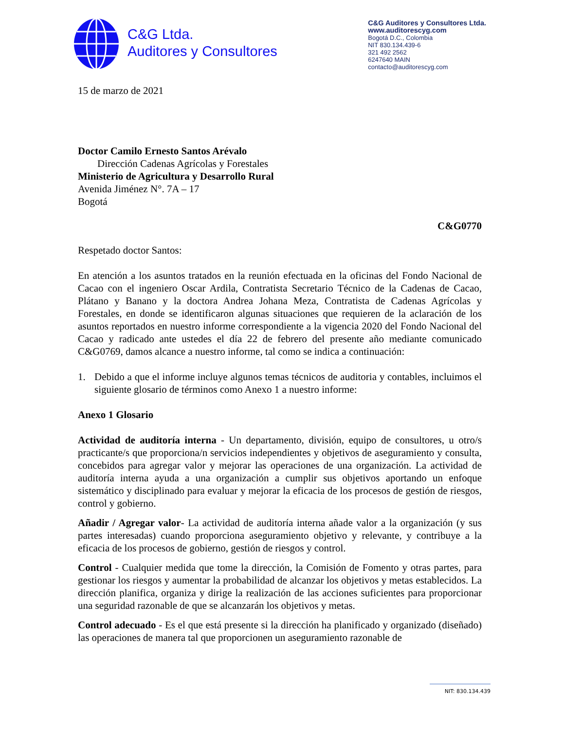C&G Ltda.
Auditores y Consultores
C&G Auditores y Consultores Ltda.
www.auditorescyg.com
Bogotá D.C., Colombia
NIT 830.134.439-6
321 492 2562
6247640 MAIN
contacto@auditorescyg.com
15 de marzo de 2021
Doctor Camilo Ernesto Santos Arévalo
Dirección Cadenas Agrícolas y Forestales
Ministerio de Agricultura y Desarrollo Rural
Avenida Jiménez N°. 7A – 17
Bogotá
C&G0770
Respetado doctor Santos:
En atención a los asuntos tratados en la reunión efectuada en la oficinas del Fondo Nacional de Cacao con el ingeniero Oscar Ardila, Contratista Secretario Técnico de la Cadenas de Cacao, Plátano y Banano y la doctora Andrea Johana Meza, Contratista de Cadenas Agrícolas y Forestales, en donde se identificaron algunas situaciones que requieren de la aclaración de los asuntos reportados en nuestro informe correspondiente a la vigencia 2020 del Fondo Nacional del Cacao y radicado ante ustedes el día 22 de febrero del presente año mediante comunicado C&G0769, damos alcance a nuestro informe, tal como se indica a continuación:
1. Debido a que el informe incluye algunos temas técnicos de auditoria y contables, incluimos el siguiente glosario de términos como Anexo 1 a nuestro informe:
Anexo 1 Glosario
Actividad de auditoría interna - Un departamento, división, equipo de consultores, u otro/s practicante/s que proporciona/n servicios independientes y objetivos de aseguramiento y consulta, concebidos para agregar valor y mejorar las operaciones de una organización. La actividad de auditoría interna ayuda a una organización a cumplir sus objetivos aportando un enfoque sistemático y disciplinado para evaluar y mejorar la eficacia de los procesos de gestión de riesgos, control y gobierno.
Añadir / Agregar valor- La actividad de auditoría interna añade valor a la organización (y sus partes interesadas) cuando proporciona aseguramiento objetivo y relevante, y contribuye a la eficacia de los procesos de gobierno, gestión de riesgos y control.
Control - Cualquier medida que tome la dirección, la Comisión de Fomento y otras partes, para gestionar los riesgos y aumentar la probabilidad de alcanzar los objetivos y metas establecidos. La dirección planifica, organiza y dirige la realización de las acciones suficientes para proporcionar una seguridad razonable de que se alcanzarán los objetivos y metas.
Control adecuado - Es el que está presente si la dirección ha planificado y organizado (diseñado) las operaciones de manera tal que proporcionen un aseguramiento razonable de
NIT: 830.134.439